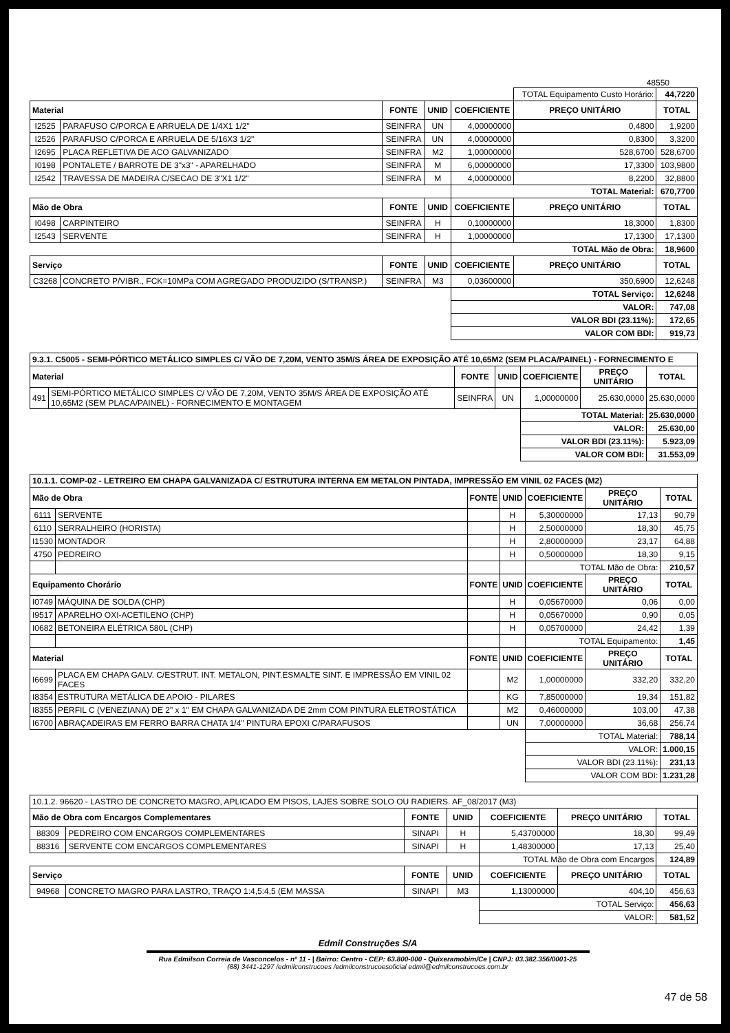48550
| | | | | | TOTAL Equipamento Custo Horário: | | 44,7220 |
| Material | | FONTE | UNID | COEFICIENTE | PREÇO UNITÁRIO | TOTAL | |
| I2525 | PARAFUSO C/PORCA E ARRUELA DE 1/4X1 1/2" | SEINFRA | UN | 4,00000000 | 0,4800 | 1,9200 | |
| I2526 | PARAFUSO C/PORCA E ARRUELA DE 5/16X3 1/2" | SEINFRA | UN | 4,00000000 | 0,8300 | 3,3200 | |
| I2695 | PLACA REFLETIVA DE ACO GALVANIZADO | SEINFRA | M2 | 1,00000000 | 528,6700 | 528,6700 | |
| I0198 | PONTALETE / BARROTE DE 3"x3" - APARELHADO | SEINFRA | M | 6,00000000 | 17,3300 | 103,9800 | |
| I2542 | TRAVESSA DE MADEIRA C/SECAO DE 3"X1 1/2" | SEINFRA | M | 4,00000000 | 8,2200 | 32,8800 | |
| | | | | TOTAL Material: | | 670,7700 | |
| Mão de Obra | | FONTE | UNID | COEFICIENTE | PREÇO UNITÁRIO | TOTAL | |
| I0498 | CARPINTEIRO | SEINFRA | H | 0,10000000 | 18,3000 | 1,8300 | |
| I2543 | SERVENTE | SEINFRA | H | 1,00000000 | 17,1300 | 17,1300 | |
| | | | | TOTAL Mão de Obra: | | 18,9600 | |
| Serviço | | FONTE | UNID | COEFICIENTE | PREÇO UNITÁRIO | TOTAL | |
| C3268 | CONCRETO P/VIBR., FCK=10MPa COM AGREGADO PRODUZIDO (S/TRANSP.) | SEINFRA | M3 | 0,03600000 | 350,6900 | 12,6248 | |
| | | | | TOTAL Serviço: | | 12,6248 | |
| | | | | VALOR: | | 747,08 | |
| | | | | VALOR BDI (23.11%): | | 172,65 | |
| | | | | VALOR COM BDI: | | 919,73 | |
| 9.3.1. C5005 - SEMI-PÓRTICO METÁLICO SIMPLES C/ VÃO DE 7,20M, VENTO 35M/S ÁREA DE EXPOSIÇÃO ATÉ 10,65M2 (SEM PLACA/PAINEL) - FORNECIMENTO E | | | | | | |
| Material | | FONTE | UNID | COEFICIENTE | PREÇO UNITÁRIO | TOTAL |
| 491 | SEMI-PÓRTICO METÁLICO SIMPLES C/ VÃO DE 7,20M, VENTO 35M/S ÁREA DE EXPOSIÇÃO ATÉ 10,65M2 (SEM PLACA/PAINEL) - FORNECIMENTO E MONTAGEM | SEINFRA | UN | 1,00000000 | 25.630,0000 | 25.630,0000 |
| | | | | TOTAL Material: | | 25.630,0000 |
| | | | | VALOR: | | 25.630,00 |
| | | | | VALOR BDI (23.11%): | | 5.923,09 |
| | | | | VALOR COM BDI: | | 31.553,09 |
| 10.1.1. COMP-02 - LETREIRO EM CHAPA GALVANIZADA C/ ESTRUTURA INTERNA EM METALON PINTADA, IMPRESSÃO EM VINIL 02 FACES (M2) | | | | | | |
| Mão de Obra | | FONTE | UNID | COEFICIENTE | PREÇO UNITÁRIO | TOTAL |
| 6111 | SERVENTE | | H | 5,30000000 | 17,13 | 90,79 |
| 6110 | SERRALHEIRO (HORISTA) | | H | 2,50000000 | 18,30 | 45,75 |
| I1530 | MONTADOR | | H | 2,80000000 | 23,17 | 64,88 |
| 4750 | PEDREIRO | | H | 0,50000000 | 18,30 | 9,15 |
| | | | | TOTAL Mão de Obra: | | 210,57 |
| Equipamento Chorário | | FONTE | UNID | COEFICIENTE | PREÇO UNITÁRIO | TOTAL |
| I0749 | MÁQUINA DE SOLDA (CHP) | | H | 0,05670000 | 0,06 | 0,00 |
| I9517 | APARELHO OXI-ACETILENO (CHP) | | H | 0,05670000 | 0,90 | 0,05 |
| I0682 | BETONEIRA ELÉTRICA 580L (CHP) | | H | 0,05700000 | 24,42 | 1,39 |
| | | | | TOTAL Equipamento: | | 1,45 |
| Material | | FONTE | UNID | COEFICIENTE | PREÇO UNITÁRIO | TOTAL |
| I6699 | PLACA EM CHAPA GALV. C/ESTRUT. INT. METALON, PINT.ESMALTE SINT. E IMPRESSÃO EM VINIL 02 FACES | | M2 | 1,00000000 | 332,20 | 332,20 |
| I8354 | ESTRUTURA METÁLICA DE APOIO - PILARES | | KG | 7,85000000 | 19,34 | 151,82 |
| I8355 | PERFIL C (VENEZIANA) DE 2" x 1" EM CHAPA GALVANIZADA DE 2mm COM PINTURA ELETROSTÁTICA | | M2 | 0,46000000 | 103,00 | 47,38 |
| I6700 | ABRAÇADEIRAS EM FERRO BARRA CHATA 1/4" PINTURA EPOXI C/PARAFUSOS | | UN | 7,00000000 | 36,68 | 256,74 |
| | | | | TOTAL Material: | | 788,14 |
| | | | | VALOR: | | 1.000,15 |
| | | | | VALOR BDI (23.11%): | | 231,13 |
| | | | | VALOR COM BDI: | | 1.231,28 |
| 10.1.2. 96620 - LASTRO DE CONCRETO MAGRO, APLICADO EM PISOS, LAJES SOBRE SOLO OU RADIERS. AF_08/2017 (M3) | | | | | | |
| Mão de Obra com Encargos Complementares | | FONTE | UNID | COEFICIENTE | PREÇO UNITÁRIO | TOTAL |
| 88309 | PEDREIRO COM ENCARGOS COMPLEMENTARES | SINAPI | H | 5,43700000 | 18,30 | 99,49 |
| 88316 | SERVENTE COM ENCARGOS COMPLEMENTARES | SINAPI | H | 1,48300000 | 17,13 | 25,40 |
| | | | | TOTAL Mão de Obra com Encargos | | 124,89 |
| Serviço | | FONTE | UNID | COEFICIENTE | PREÇO UNITÁRIO | TOTAL |
| 94968 | CONCRETO MAGRO PARA LASTRO, TRAÇO 1:4,5:4,5 (EM MASSA | SINAPI | M3 | 1,13000000 | 404,10 | 456,63 |
| | | | | TOTAL Serviço: | | 456,63 |
| | | | | VALOR: | | 581,52 |
Edmil Construções S/A
Rua Edmilson Correia de Vasconcelos - nº 11 - | Bairro: Centro - CEP: 63.800-000 - Quixeramobim/Ce | CNPJ: 03.382.356/0001-25
(88) 3441-1297 /edmilconstrucoes /edmilconstrucoesoficial edmil@edmilconstrucoes.com.br
47 de 58